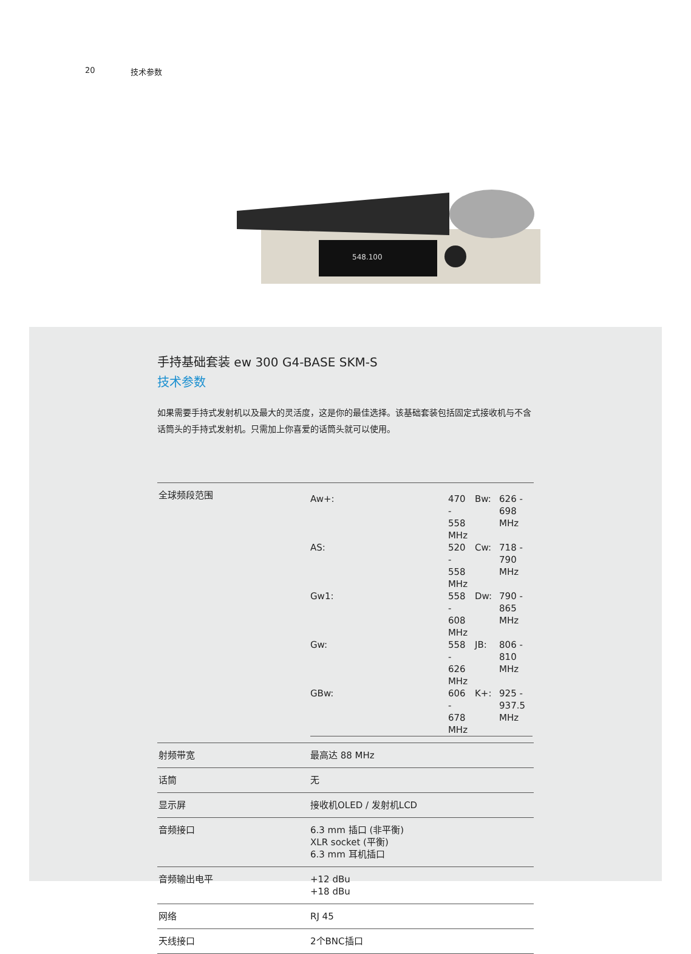20 技术参数
548.100
手持基础套装 ew 300 G4-BASE SKM-S
技术参数
如果需要手持式发射机以及最大的灵活度，这是你的最佳选择。该基础套装包括固定式接收机与不含话筒头的手持式发射机。只需加上你喜爱的话筒头就可以使用。
| 全球频段范围 | / Aw+: / 470 - 558 MHz / Bw: / 626 - 698 MHz / / AS: / 520 - 558 MHz / Cw: / 718 - 790 MHz / / Gw1: / 558 - 608 MHz / Dw: / 790 - 865 MHz / / Gw: / 558 - 626 MHz / JB: / 806 - 810 MHz / / GBw: / 606 - 678 MHz / K+: / 925 - 937.5 MHz / |
| 射频带宽 | 最高达 88 MHz |
| 话筒 | 无 |
| 显示屏 | 接收机OLED / 发射机LCD |
| 音频接口 | 6.3 mm 插口 (非平衡) XLR socket (平衡) 6.3 mm 耳机插口 |
| 音频输出电平 | +12 dBu +18 dBu |
| 网络 | RJ 45 |
| 天线接口 | 2个BNC插口 |